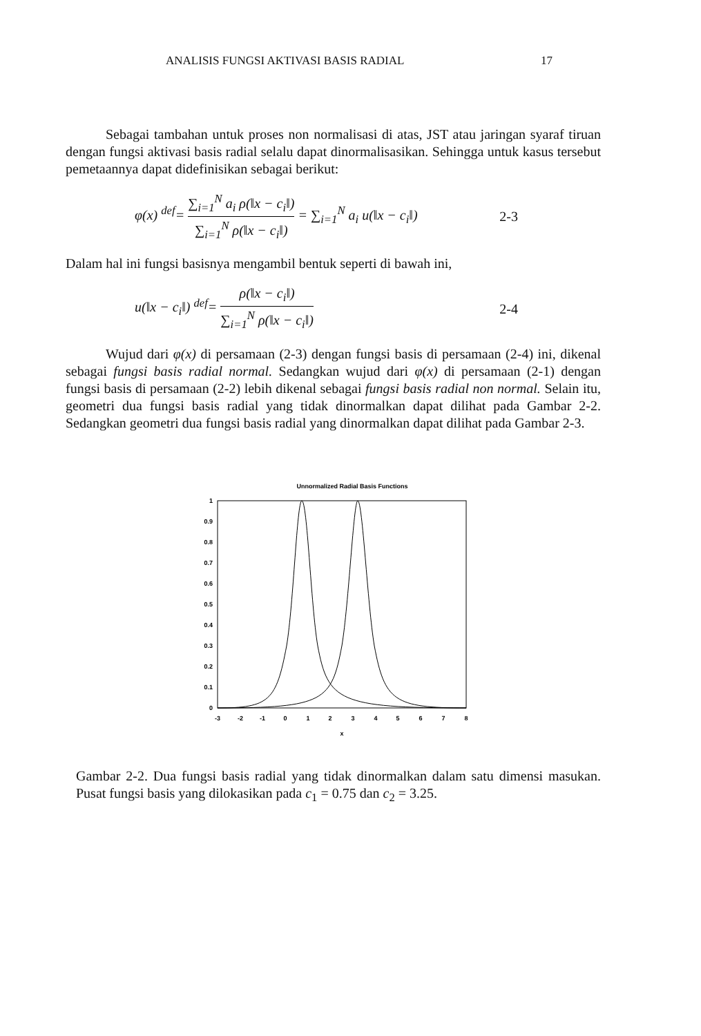ANALISIS FUNGSI AKTIVASI BASIS RADIAL 17
Sebagai tambahan untuk proses non normalisasi di atas, JST atau jaringan syaraf tiruan dengan fungsi aktivasi basis radial selalu dapat dinormalisasikan. Sehingga untuk kasus tersebut pemetaannya dapat didefinisikan sebagai berikut:
φ(x) <sup>def</sup>= ∑<sub>i=1</sub><sup>N</sup> a<sub>i</sub> ρ(‖x − c<sub>i</sub>‖) ∑<sub>i=1</sub><sup>N</sup> ρ(‖x − c<sub>i</sub>‖) = ∑<sub>i=1</sub><sup>N</sup> a<sub>i</sub> u(‖x − c<sub>i</sub>‖) 2-3
Dalam hal ini fungsi basisnya mengambil bentuk seperti di bawah ini,
u(‖x − c<sub>i</sub>‖) <sup>def</sup>= ρ(‖x − c<sub>i</sub>‖) ∑<sub>i=1</sub><sup>N</sup> ρ(‖x − c<sub>i</sub>‖) 2-4
Wujud dari φ(x) di persamaan (2-3) dengan fungsi basis di persamaan (2-4) ini, dikenal sebagai fungsi basis radial normal. Sedangkan wujud dari φ(x) di persamaan (2-1) dengan fungsi basis di persamaan (2-2) lebih dikenal sebagai fungsi basis radial non normal. Selain itu, geometri dua fungsi basis radial yang tidak dinormalkan dapat dilihat pada Gambar 2-2. Sedangkan geometri dua fungsi basis radial yang dinormalkan dapat dilihat pada Gambar 2-3.
Unnormalized Radial Basis Functions
1
0.9
0.8
0.7
0.6
0.5
0.4
0.3
0.2
0.1
0
-3
-2
-1
0
1
2
3
4
5
6
7
8
x
Gambar 2-2. Dua fungsi basis radial yang tidak dinormalkan dalam satu dimensi masukan. Pusat fungsi basis yang dilokasikan pada c<sub>1</sub> = 0.75 dan c<sub>2</sub> = 3.25.